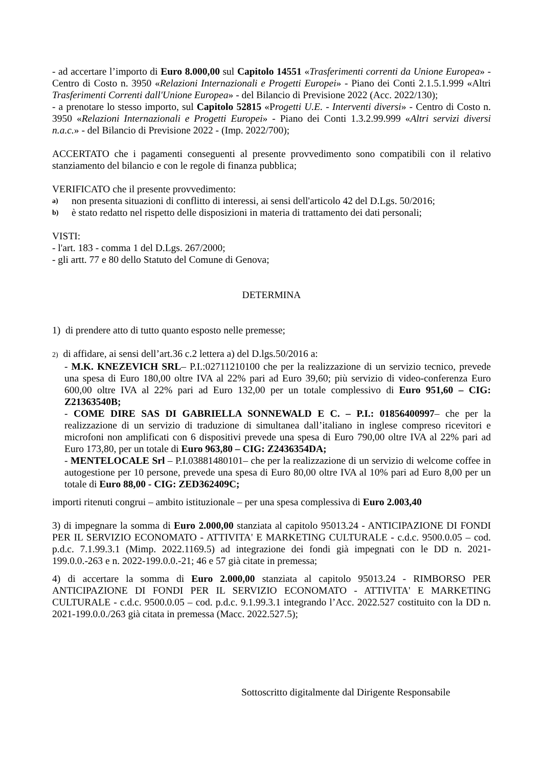- ad accertare l’importo di Euro 8.000,00 sul Capitolo 14551 «Trasferimenti correnti da Unione Europea» - Centro di Costo n. 3950 «Relazioni Internazionali e Progetti Europei» - Piano dei Conti 2.1.5.1.999 «Altri Trasferimenti Correnti dall'Unione Europea» - del Bilancio di Previsione 2022 (Acc. 2022/130);
- a prenotare lo stesso importo, sul Capitolo 52815 «Progetti U.E. - Interventi diversi» - Centro di Costo n. 3950 «Relazioni Internazionali e Progetti Europei» - Piano dei Conti 1.3.2.99.999 «Altri servizi diversi n.a.c.» - del Bilancio di Previsione 2022 - (Imp. 2022/700);
ACCERTATO che i pagamenti conseguenti al presente provvedimento sono compatibili con il relativo stanziamento del bilancio e con le regole di finanza pubblica;
VERIFICATO che il presente provvedimento:
a) non presenta situazioni di conflitto di interessi, ai sensi dell'articolo 42 del D.Lgs. 50/2016;
b) è stato redatto nel rispetto delle disposizioni in materia di trattamento dei dati personali;
VISTI:
- l'art. 183 - comma 1 del D.Lgs. 267/2000;
- gli artt. 77 e 80 dello Statuto del Comune di Genova;
DETERMINA
1) di prendere atto di tutto quanto esposto nelle premesse;
2) di affidare, ai sensi dell’art.36 c.2 lettera a) del D.lgs.50/2016 a:
- M.K. KNEZEVICH SRL– P.I.:02711210100 che per la realizzazione di un servizio tecnico, prevede una spesa di Euro 180,00 oltre IVA al 22% pari ad Euro 39,60; più servizio di video-conferenza Euro 600,00 oltre IVA al 22% pari ad Euro 132,00 per un totale complessivo di Euro 951,60 – CIG: Z21363540B;
- COME DIRE SAS DI GABRIELLA SONNEWALD E C. – P.I.: 01856400997– che per la realizzazione di un servizio di traduzione di simultanea dall’italiano in inglese compreso ricevitori e microfoni non amplificati con 6 dispositivi prevede una spesa di Euro 790,00 oltre IVA al 22% pari ad Euro 173,80, per un totale di Euro 963,80 – CIG: Z2436354DA;
- MENTELOCALE Srl – P.I.03881480101– che per la realizzazione di un servizio di welcome coffee in autogestione per 10 persone, prevede una spesa di Euro 80,00 oltre IVA al 10% pari ad Euro 8,00 per un totale di Euro 88,00 - CIG: ZED362409C;
importi ritenuti congrui – ambito istituzionale – per una spesa complessiva di Euro 2.003,40
3) di impegnare la somma di Euro 2.000,00 stanziata al capitolo 95013.24 - ANTICIPAZIONE DI FONDI PER IL SERVIZIO ECONOMATO - ATTIVITA' E MARKETING CULTURALE - c.d.c. 9500.0.05 – cod. p.d.c. 7.1.99.3.1 (Mimp. 2022.1169.5) ad integrazione dei fondi già impegnati con le DD n. 2021-199.0.0.-263 e n. 2022-199.0.0.-21; 46 e 57 già citate in premessa;
4) di accertare la somma di Euro 2.000,00 stanziata al capitolo 95013.24 - RIMBORSO PER ANTICIPAZIONE DI FONDI PER IL SERVIZIO ECONOMATO - ATTIVITA' E MARKETING CULTURALE - c.d.c. 9500.0.05 – cod. p.d.c. 9.1.99.3.1 integrando l’Acc. 2022.527 costituito con la DD n. 2021-199.0.0./263 già citata in premessa (Macc. 2022.527.5);
Sottoscritto digitalmente dal Dirigente Responsabile